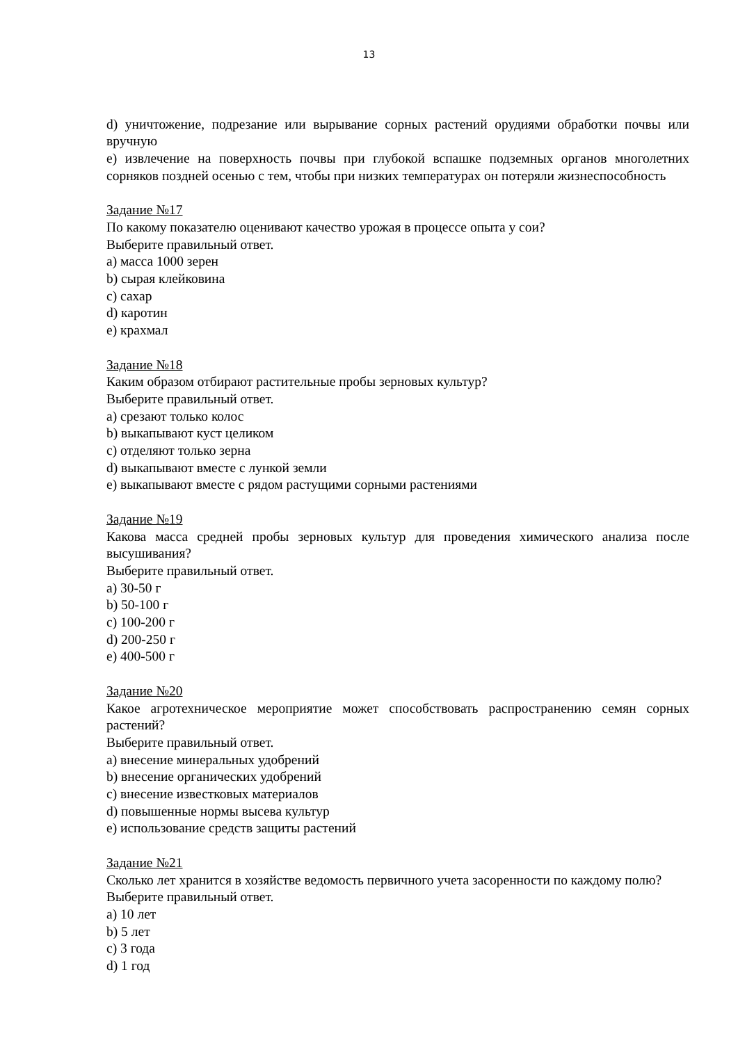13
d) уничтожение, подрезание или вырывание сорных растений орудиями обработки почвы или вручную
e) извлечение на поверхность почвы при глубокой вспашке подземных органов многолетних сорняков поздней осенью с тем, чтобы при низких температурах он потеряли жизнеспособность
Задание №17
По какому показателю оценивают качество урожая в процессе опыта у сои?
Выберите правильный ответ.
a) масса 1000 зерен
b) сырая клейковина
c) сахар
d) каротин
e) крахмал
Задание №18
Каким образом отбирают растительные пробы зерновых культур?
Выберите правильный ответ.
a) срезают только колос
b) выкапывают куст целиком
c) отделяют только зерна
d) выкапывают вместе с лункой земли
e) выкапывают вместе с рядом растущими сорными растениями
Задание №19
Какова масса средней пробы зерновых культур для проведения химического анализа после высушивания?
Выберите правильный ответ.
a) 30-50 г
b) 50-100 г
c) 100-200 г
d) 200-250 г
e) 400-500 г
Задание №20
Какое агротехническое мероприятие может способствовать распространению семян сорных растений?
Выберите правильный ответ.
a) внесение минеральных удобрений
b) внесение органических удобрений
c) внесение известковых материалов
d) повышенные нормы высева культур
e) использование средств защиты растений
Задание №21
Сколько лет хранится в хозяйстве ведомость первичного учета засоренности по каждому полю?
Выберите правильный ответ.
a) 10 лет
b) 5 лет
c) 3 года
d) 1 год